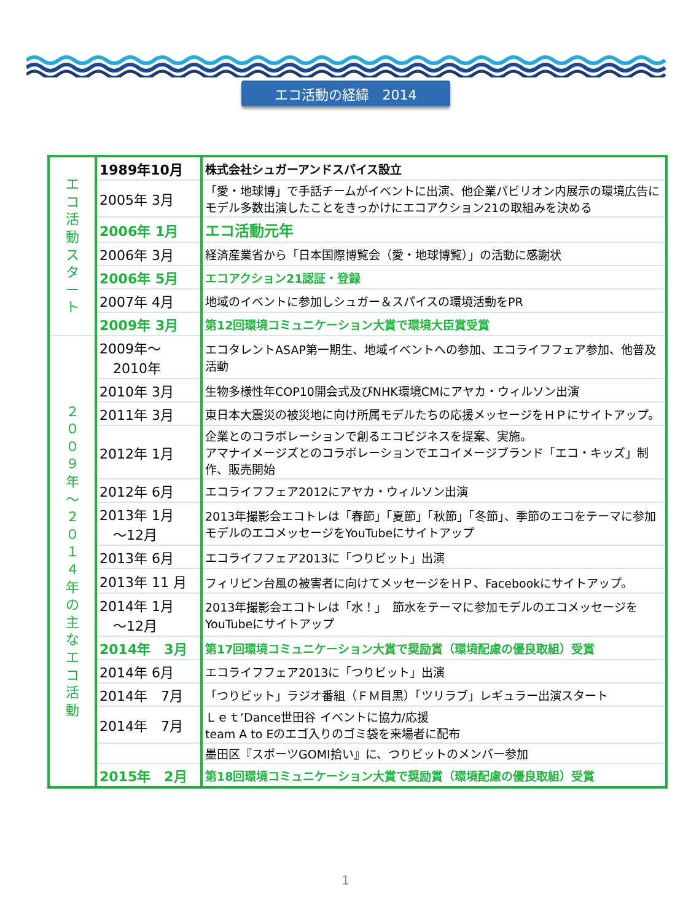エコ活動の経緯　2014
| エ コ 活 動 ス タ ー ト | 1989年10月 | 株式会社シュガーアンドスパイス設立 |
| | 2005年 3月 | 「愛・地球博」で手話チームがイベントに出演、他企業パビリオン内展示の環境広告にモデル多数出演したことをきっかけにエコアクション21の取組みを決める |
| | 2006年 1月 | エコ活動元年 |
| | 2006年 3月 | 経済産業省から「日本国際博覧会（愛・地球博覧）」の活動に感謝状 |
| | 2006年 5月 | エコアクション21認証・登録 |
| | 2007年 4月 | 地域のイベントに参加しシュガー＆スパイスの環境活動をPR |
| | 2009年 3月 | 第12回環境コミュニケーション大賞で環境大臣賞受賞 |
| ２ ０ ０ ９ 年 〜 ２ ０ １ ４ 年 の 主 な エ コ 活 動 | 2009年〜 2010年 | エコタレントASAP第一期生、地域イベントへの参加、エコライフフェア参加、他普及活動 |
| | 2010年 3月 | 生物多様性年COP10開会式及びNHK環境CMにアヤカ・ウィルソン出演 |
| | 2011年 3月 | 東日本大震災の被災地に向け所属モデルたちの応援メッセージをＨＰにサイトアップ。 |
| | 2012年 1月 | 企業とのコラボレーションで創るエコビジネスを提案、実施。 アマナイメージズとのコラボレーションでエコイメージブランド「エコ・キッズ」制作、販売開始 |
| | 2012年 6月 | エコライフフェア2012にアヤカ・ウィルソン出演 |
| | 2013年 1月 〜12月 | 2013年撮影会エコトレは「春節」「夏節」「秋節」「冬節」、季節のエコをテーマに参加モデルのエコメッセージをYouTubeにサイトアップ |
| | 2013年 6月 | エコライフフェア2013に「つりビット」出演 |
| | 2013年 11 月 | フィリピン台風の被害者に向けてメッセージをＨＰ、Facebookにサイトアップ。 |
| | 2014年 1月 〜12月 | 2013年撮影会エコトレは「水！」 節水をテーマに参加モデルのエコメッセージをYouTubeにサイトアップ |
| | 2014年 3月 | 第17回環境コミュニケーション大賞で奨励賞（環境配慮の優良取組）受賞 |
| | 2014年 6月 | エコライフフェア2013に「つりビット」出演 |
| | 2014年 7月 | 「つりビット」ラジオ番組（ＦＭ目黒）「ツリラブ」レギュラー出演スタート |
| | 2014年 7月 | Ｌｅｔ’Dance世田谷 イベントに協力/応援 team A to Eのエゴ入りのゴミ袋を来場者に配布 |
| | | 墨田区『スポーツGOMI拾い』に、つりビットのメンバー参加 |
| | 2015年 2月 | 第18回環境コミュニケーション大賞で奨励賞（環境配慮の優良取組）受賞 |
1